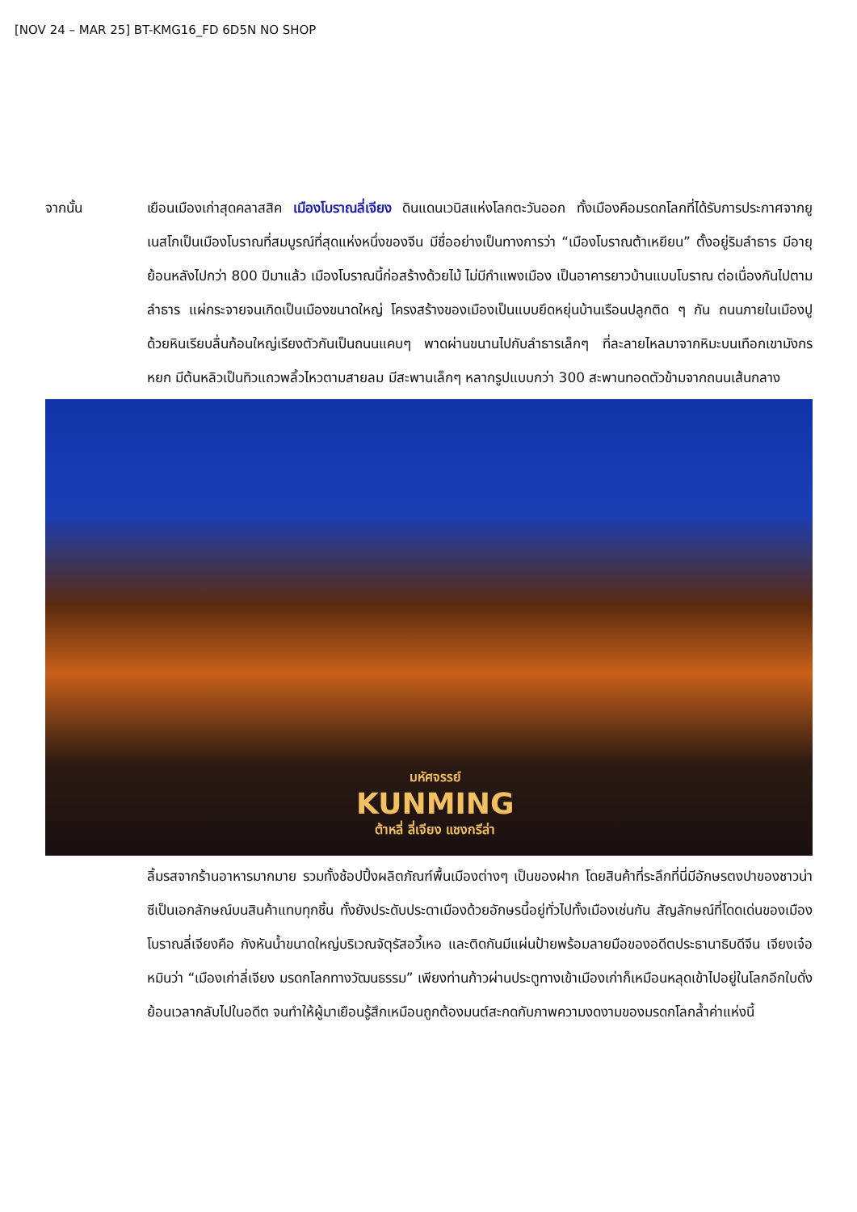[NOV 24 – MAR 25] BT-KMG16_FD 6D5N NO SHOP
จากนั้น เยือนเมืองเก่าสุดคลาสสิค เมืองโบราณลี่เจียง ดินแดนเวนิสแห่งโลกตะวันออก ทั้งเมืองคือมรดกโลกที่ได้รับการประกาศจากยูเนสโกเป็นเมืองโบราณที่สมบูรณ์ที่สุดแห่งหนึ่งของจีน มีชื่ออย่างเป็นทางการว่า “เมืองโบราณต้าเหยียน” ตั้งอยู่ริมลำธาร มีอายุย้อนหลังไปกว่า 800 ปีมาแล้ว เมืองโบราณนี้ก่อสร้างด้วยไม้ ไม่มีกำแพงเมือง เป็นอาคารยาวบ้านแบบโบราณ ต่อเนื่องกันไปตามลำธาร แผ่กระจายจนเกิดเป็นเมืองขนาดใหญ่ โครงสร้างของเมืองเป็นแบบยึดหยุ่นบ้านเรือนปลูกติด ๆ กัน ถนนภายในเมืองปูด้วยหินเรียบลื่นก้อนใหญ่เรียงตัวกันเป็นถนนแคบๆ พาดผ่านขนานไปกับลำธารเล็กๆ ที่ละลายไหลมาจากหิมะบนเทือกเขามังกรหยก มีต้นหลิวเป็นทิวแถวพลิ้วไหวตามสายลม มีสะพานเล็กๆ หลากรูปแบบกว่า 300 สะพานทอดตัวข้ามจากถนนเส้นกลาง
มหัศจรรย์
KUNMING
ต้าหลี่ ลี่เจียง แชงกรีล่า
ลิ้มรสจากร้านอาหารมากมาย รวมทั้งช้อปปิ้งผลิตภัณฑ์พื้นเมืองต่างๆ เป็นของฝาก โดยสินค้าที่ระลึกที่นี่มีอักษรตงปาของชาวน่าซีเป็นเอกลักษณ์บนสินค้าแทบทุกชิ้น ทั้งยังประดับประดาเมืองด้วยอักษรนี้อยู่ทั่วไปทั้งเมืองเช่นกัน สัญลักษณ์ที่โดดเด่นของเมืองโบราณลี่เจียงคือ กังหันน้ำขนาดใหญ่บริเวณจัตุรัสอวี้เหอ และติดกันมีแผ่นป้ายพร้อมลายมือของอดีตประธานาธิบดีจีน เจียงเจ๋อหมินว่า “เมืองเก่าลี่เจียง มรดกโลกทางวัฒนธรรม” เพียงท่านก้าวผ่านประตูทางเข้าเมืองเก่าก็เหมือนหลุดเข้าไปอยู่ในโลกอีกใบดั่งย้อนเวลากลับไปในอดีต จนทำให้ผู้มาเยือนรู้สึกเหมือนถูกต้องมนต์สะกดกับภาพความงดงามของมรดกโลกล้ำค่าแห่งนี้